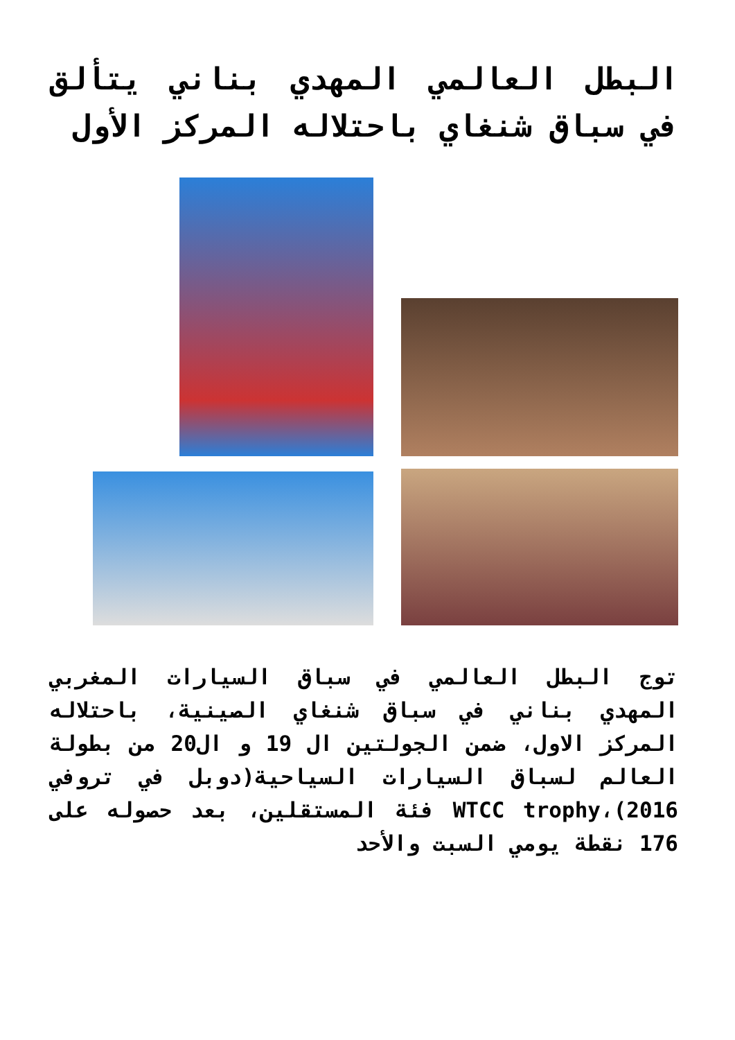البطل العالمي المهدي بناني يتألق في سباق شنغاي باحتلاله المركز الأول
توج البطل العالمي في سباق السيارات المغربي المهدي بناني في سباق شنغاي الصينية، باحتلاله المركز الاول، ضمن الجولتين ال 19 و ال20 من بطولة العالم لسباق السيارات السياحية(دوبل في تروفي WTCC trophy،(2016 فئة المستقلين، بعد حصوله على 176 نقطة يومي السبت والأحد